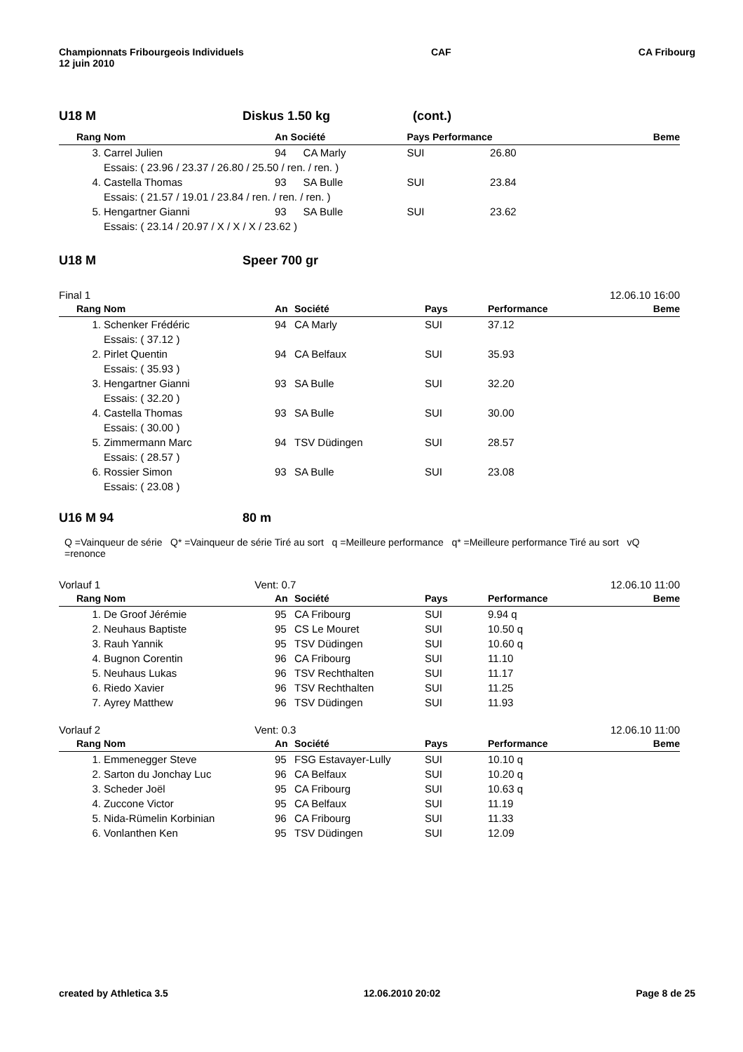Championnats Fribourgeois Individuels
12 juin 2010
CAF CA Fribourg
U18 M Diskus 1.50 kg (cont.)
| Rang | Nom | An Société | | Pays Performance | | Beme |
| --- | --- | --- | --- | --- | --- | --- |
| 3. | Carrel Julien | 94 | CA Marly | SUI | 26.80 | |
| | Essais: ( 23.96 / 23.37 / 26.80 / 25.50 / ren. / ren. ) | | | | | |
| 4. | Castella Thomas | 93 | SA Bulle | SUI | 23.84 | |
| | Essais: ( 21.57 / 19.01 / 23.84 / ren. / ren. / ren. ) | | | | | |
| 5. | Hengartner Gianni | 93 | SA Bulle | SUI | 23.62 | |
| | Essais: ( 23.14 / 20.97 / X / X / X / 23.62 ) | | | | | |
U18 M Speer 700 gr
Final 1 12.06.10 16:00
| Rang | Nom | An | Société | Pays | Performance | Beme |
| --- | --- | --- | --- | --- | --- | --- |
| 1. | Schenker Frédéric | 94 | CA Marly | SUI | 37.12 | |
| | Essais: ( 37.12 ) | | | | | |
| 2. | Pirlet Quentin | 94 | CA Belfaux | SUI | 35.93 | |
| | Essais: ( 35.93 ) | | | | | |
| 3. | Hengartner Gianni | 93 | SA Bulle | SUI | 32.20 | |
| | Essais: ( 32.20 ) | | | | | |
| 4. | Castella Thomas | 93 | SA Bulle | SUI | 30.00 | |
| | Essais: ( 30.00 ) | | | | | |
| 5. | Zimmermann Marc | 94 | TSV Düdingen | SUI | 28.57 | |
| | Essais: ( 28.57 ) | | | | | |
| 6. | Rossier Simon | 93 | SA Bulle | SUI | 23.08 | |
| | Essais: ( 23.08 ) | | | | | |
U16 M 94 80 m
Q =Vainqueur de série Q* =Vainqueur de série Tiré au sort q =Meilleure performance q* =Meilleure performance Tiré au sort vQ =renonce
Vorlauf 1 Vent: 0.7 12.06.10 11:00
| Rang | Nom | An | Société | Pays | Performance | Beme |
| --- | --- | --- | --- | --- | --- | --- |
| 1. | De Groof Jérémie | 95 | CA Fribourg | SUI | 9.94 q | |
| 2. | Neuhaus Baptiste | 95 | CS Le Mouret | SUI | 10.50 q | |
| 3. | Rauh Yannik | 95 | TSV Düdingen | SUI | 10.60 q | |
| 4. | Bugnon Corentin | 96 | CA Fribourg | SUI | 11.10 | |
| 5. | Neuhaus Lukas | 96 | TSV Rechthalten | SUI | 11.17 | |
| 6. | Riedo Xavier | 96 | TSV Rechthalten | SUI | 11.25 | |
| 7. | Ayrey Matthew | 96 | TSV Düdingen | SUI | 11.93 | |
Vorlauf 2 Vent: 0.3 12.06.10 11:00
| Rang | Nom | An | Société | Pays | Performance | Beme |
| --- | --- | --- | --- | --- | --- | --- |
| 1. | Emmenegger Steve | 95 | FSG Estavayer-Lully | SUI | 10.10 q | |
| 2. | Sarton du Jonchay Luc | 96 | CA Belfaux | SUI | 10.20 q | |
| 3. | Scheder Joël | 95 | CA Fribourg | SUI | 10.63 q | |
| 4. | Zuccone Victor | 95 | CA Belfaux | SUI | 11.19 | |
| 5. | Nida-Rümelin Korbinian | 96 | CA Fribourg | SUI | 11.33 | |
| 6. | Vonlanthen Ken | 95 | TSV Düdingen | SUI | 12.09 | |
created by Athletica 3.5 12.06.2010 20:02 Page 8 de 25